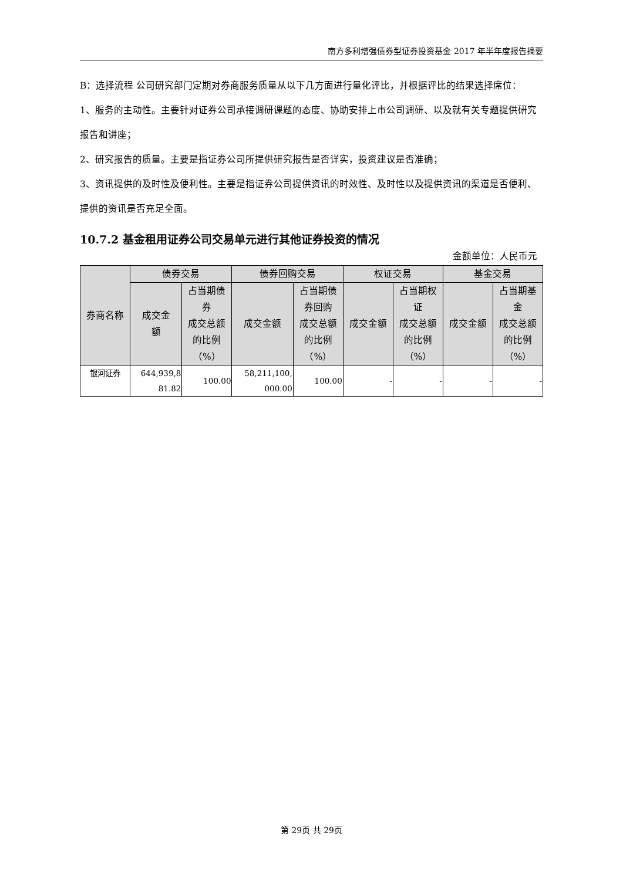南方多利增强债券型证券投资基金 2017 年半年度报告摘要
B：选择流程 公司研究部门定期对券商服务质量从以下几方面进行量化评比，并根据评比的结果选择席位：
1、服务的主动性。主要针对证券公司承接调研课题的态度、协助安排上市公司调研、以及就有关专题提供研究报告和讲座；
2、研究报告的质量。主要是指证券公司所提供研究报告是否详实，投资建议是否准确；
3、资讯提供的及时性及便利性。主要是指证券公司提供资讯的时效性、及时性以及提供资讯的渠道是否便利、提供的资讯是否充足全面。
10.7.2 基金租用证券公司交易单元进行其他证券投资的情况
金额单位：人民币元
| 券商名称 | 债券交易 | | 债券回购交易 | | 权证交易 | | 基金交易 | |
| --- | --- | --- | --- | --- | --- | --- | --- | --- |
| | 成交金 额 | 占当期债 券 成交总额 的比例 （%） | 成交金额 | 占当期债 券回购 成交总额 的比例 （%） | 成交金额 | 占当期权 证 成交总额 的比例 （%） | 成交金额 | 占当期基 金 成交总额 的比例 （%） |
| 银河证券 | 644,939,8 81.82 | 100.00 | 58,211,100, 000.00 | 100.00 | - | - | - | - |
第 29页 共 29页